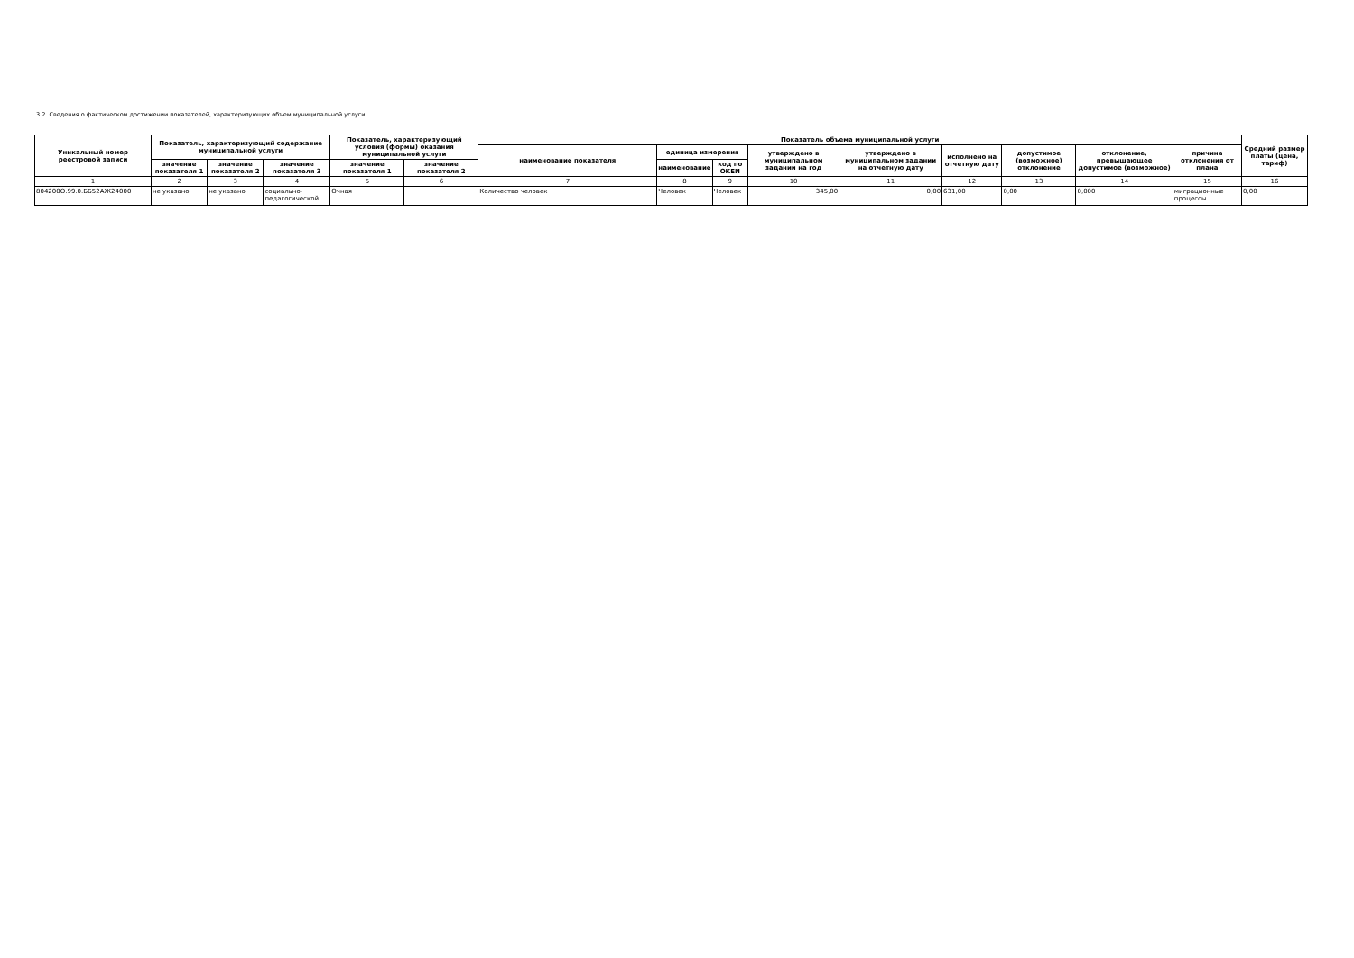3.2. Сведения о фактическом достижении показателей, характеризующих объем муниципальной услуги:
| Уникальный номер реестровой записи | Показатель, характеризующий содержание муниципальной услуги | | | Показатель, характеризующий условия (формы) оказания муниципальной услуги | | Показатель объема муниципальной услуги | | | | | | | | | Средний размер платы (цена, тариф) |
| --- | --- | --- | --- | --- | --- | --- | --- | --- | --- | --- | --- | --- | --- | --- | --- |
| | | | | | | наименование показателя | единица измерения | | утверждено в муниципальном задании на год | утверждено в муниципальном задании на отчетную дату | исполнено на отчетную дату | допустимое (возможное) отклонение | отклонение, превышающее допустимое (возможное) | причина отклонения от плана | |
| | значение показателя 1 | значение показателя 2 | значение показателя 3 | значение показателя 1 | значение показателя 2 | | наименование | код по ОКЕИ | | | | | | | |
| 1 | 2 | 3 | 4 | 5 | 6 | 7 | 8 | 9 | 10 | 11 | 12 | 13 | 14 | 15 | 16 |
| 804200О.99.0.ББ52АЖ24000 | не указано | не указано | социально-педагогической | Очная | | Количество человек | Человек | Человек | 345,00 | 0,00 | 631,00 | 0,00 | 0,000 | миграционные процессы | 0,00 |